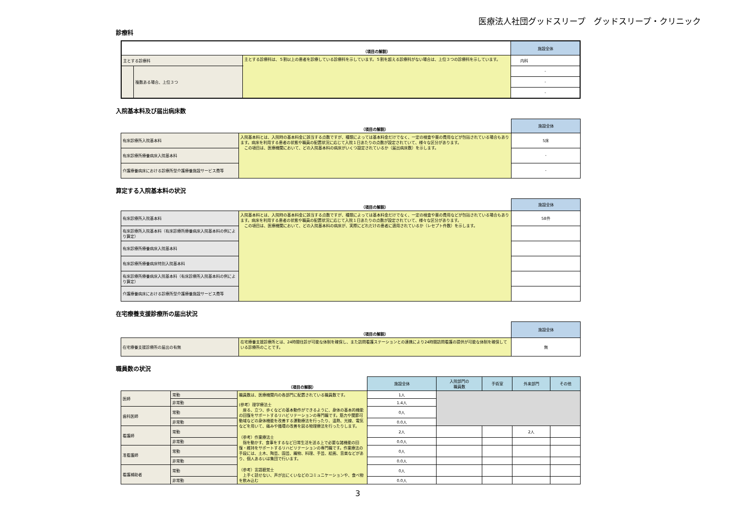医療法人社団グッドスリープ　グッドスリープ・クリニック
診療科
| | | （項目の解説） | 施設全体 |
| 主とする診療科 | | 主とする診療科は、５割以上の患者を診療している診療科を示しています。５割を超える診療科がない場合は、上位３つの診療科を示しています。 | 内科 |
| | 複数ある場合、上位３つ | | - |
| | | | - |
| | | | - |
入院基本料及び届出病床数
| | （項目の解説） | 施設全体 |
| 有床診療所入院基本料 | 入院基本料とは、入院時の基本料金に該当する点数ですが、種類によっては基本料金だけでなく、一定の検査や薬の費用などが包括されている場合もあります。病床を利用する患者の状態や職員の配置状況に応じて入院１日あたりの点数が設定されていて、様々な区分があります。 この項目は、医療機関において、どの入院基本料の病床がいくつ設定されているか（届出病床数）を示します。 | 5床 |
| 有床診療所療養病床入院基本料 | | - |
| 介護療養病床における診療所型介護療養施設サービス費等 | | - |
算定する入院基本料の状況
| | （項目の解説） | 施設全体 |
| 有床診療所入院基本料 | 入院基本料とは、入院時の基本料金に該当する点数ですが、種類によっては基本料金だけでなく、一定の検査や薬の費用などが包括されている場合もあります。病床を利用する患者の状態や職員の配置状況に応じて入院１日あたりの点数が設定されていて、様々な区分があります。 この項目は、医療機関において、どの入院基本料の病床が、実際にどれだけの患者に適用されているか（レセプト件数）を示します。 | 58件 |
| 有床診療所入院基本料（有床診療所療養病床入院基本料の例により算定） | | |
| 有床診療所療養病床入院基本料 | | |
| 有床診療所療養病床特別入院基本料 | | |
| 有床診療所療養病床入院基本料（有床診療所入院基本料の例により算定） | | |
| 介護療養病床における診療所型介護療養施設サービス費等 | | |
在宅療養支援診療所の届出状況
| | （項目の解説） | 施設全体 |
| 在宅療養支援診療所の届出の有無 | 在宅療養支援診療所とは、24時間往診が可能な体制を確保し、また訪問看護ステーションとの連携により24時間訪問看護の提供が可能な体制を確保している診療所のことです。 | 無 |
職員数の状況
| | | （項目の解説） | 施設全体 | 入院部門の 職員数 | 手術室 | 外来部門 | その他 |
| 医師 | 常勤 | 職員数は、医療機関内の各部門に配置されている職員数です。 (参考）理学療法士 座る、立つ、歩くなどの基本動作ができるように、身体の基本的機能の回復をサポートするリハビリテーションの専門職です。筋力や関節可動域などの身体機能を改善する運動療法を行ったり、温熱、光線、電気などを用いて、痛みや循環の改善を図る物理療法を行ったりします。 （参考）作業療法士 指を動かす、食事をするなど日常生活を送る上で必要な諸機能の回復・維持をサポートするリハビリテーションの専門職です。作業療法の手段には、土木、陶芸、園芸、織物、料理、手芸、絵画、音楽などがあり、個人あるいは集団で行います。 （参考）言語聴覚士 上手く話せない、声が出にくいなどのコミュニケーションや、食べ物を飲み込む | 1人 | | | | |
| | 非常勤 | | 1.4人 | | | | |
| 歯科医師 | 常勤 | | 0人 | | | | |
| | 非常勤 | | 0.0人 | | | | |
| 看護師 | 常勤 | | 2人 | | | 2人 | |
| | 非常勤 | | 0.0人 | | | | |
| 准看護師 | 常勤 | | 0人 | | | | |
| | 非常勤 | | 0.0人 | | | | |
| 看護補助者 | 常勤 | | 0人 | | | | |
| | 非常勤 | | 0.0人 | | | | |
3